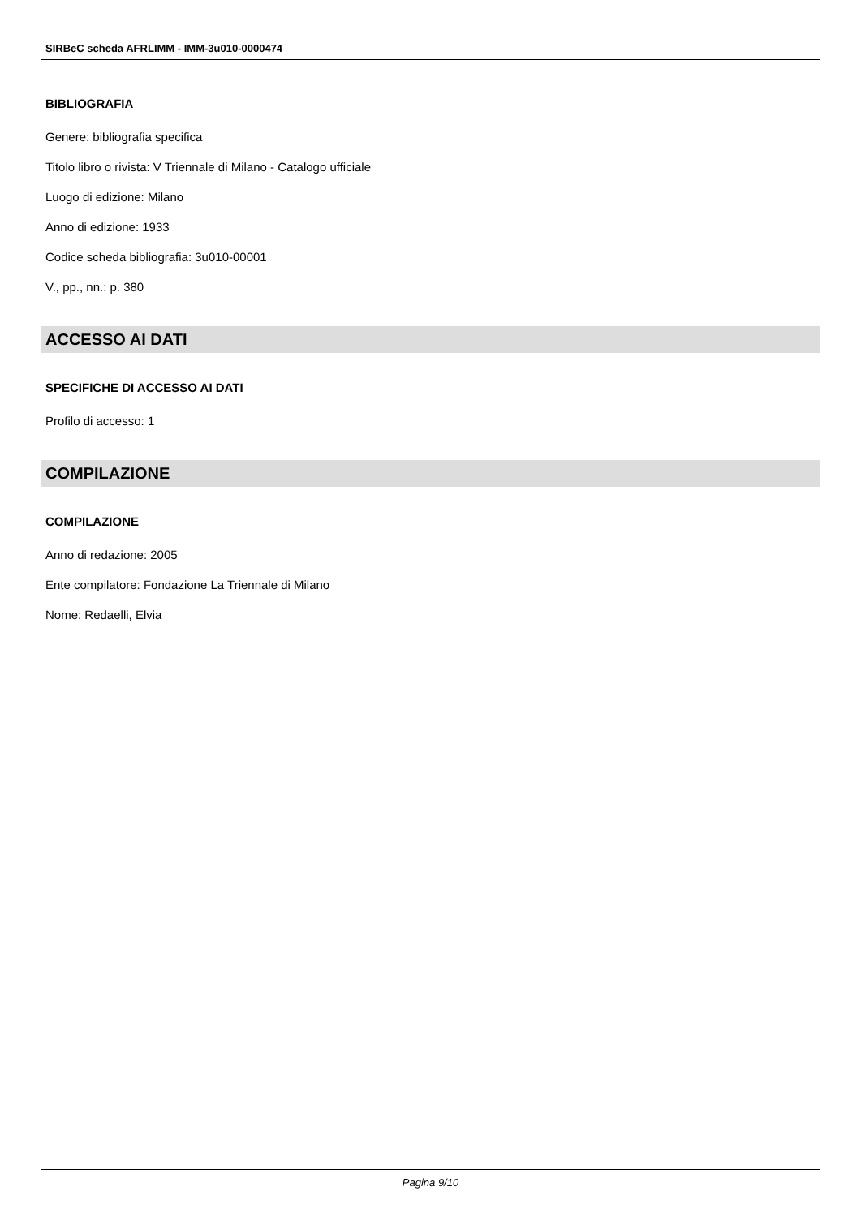SIRBeC scheda AFRLIMM - IMM-3u010-0000474
BIBLIOGRAFIA
Genere: bibliografia specifica
Titolo libro o rivista: V Triennale di Milano - Catalogo ufficiale
Luogo di edizione: Milano
Anno di edizione: 1933
Codice scheda bibliografia: 3u010-00001
V., pp., nn.: p. 380
ACCESSO AI DATI
SPECIFICHE DI ACCESSO AI DATI
Profilo di accesso: 1
COMPILAZIONE
COMPILAZIONE
Anno di redazione: 2005
Ente compilatore: Fondazione La Triennale di Milano
Nome: Redaelli, Elvia
Pagina 9/10